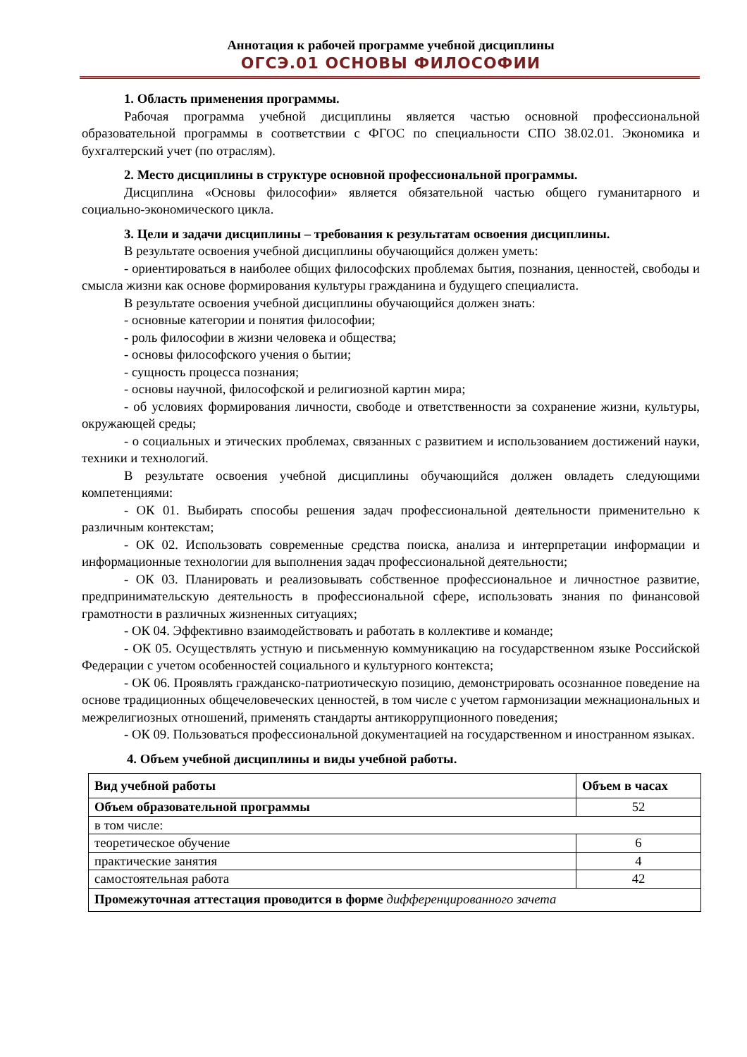Аннотация к рабочей программе учебной дисциплины
ОГСЭ.01 ОСНОВЫ ФИЛОСОФИИ
1. Область применения программы.
Рабочая программа учебной дисциплины является частью основной профессиональной образовательной программы в соответствии с ФГОС по специальности СПО 38.02.01. Экономика и бухгалтерский учет (по отраслям).
2. Место дисциплины в структуре основной профессиональной программы.
Дисциплина «Основы философии» является обязательной частью общего гуманитарного и социально-экономического цикла.
3. Цели и задачи дисциплины – требования к результатам освоения дисциплины.
В результате освоения учебной дисциплины обучающийся должен уметь:
- ориентироваться в наиболее общих философских проблемах бытия, познания, ценностей, свободы и смысла жизни как основе формирования культуры гражданина и будущего специалиста.
В результате освоения учебной дисциплины обучающийся должен знать:
- основные категории и понятия философии;
- роль философии в жизни человека и общества;
- основы философского учения о бытии;
- сущность процесса познания;
- основы научной, философской и религиозной картин мира;
- об условиях формирования личности, свободе и ответственности за сохранение жизни, культуры, окружающей среды;
- о социальных и этических проблемах, связанных с развитием и использованием достижений науки, техники и технологий.
В результате освоения учебной дисциплины обучающийся должен овладеть следующими компетенциями:
- ОК 01. Выбирать способы решения задач профессиональной деятельности применительно к различным контекстам;
- ОК 02. Использовать современные средства поиска, анализа и интерпретации информации и информационные технологии для выполнения задач профессиональной деятельности;
- ОК 03. Планировать и реализовывать собственное профессиональное и личностное развитие, предпринимательскую деятельность в профессиональной сфере, использовать знания по финансовой грамотности в различных жизненных ситуациях;
- ОК 04. Эффективно взаимодействовать и работать в коллективе и команде;
- ОК 05. Осуществлять устную и письменную коммуникацию на государственном языке Российской Федерации с учетом особенностей социального и культурного контекста;
- ОК 06. Проявлять гражданско-патриотическую позицию, демонстрировать осознанное поведение на основе традиционных общечеловеческих ценностей, в том числе с учетом гармонизации межнациональных и межрелигиозных отношений, применять стандарты антикоррупционного поведения;
- ОК 09. Пользоваться профессиональной документацией на государственном и иностранном языках.
4. Объем учебной дисциплины и виды учебной работы.
| Вид учебной работы | Объем в часах |
| --- | --- |
| Объем образовательной программы | 52 |
| в том числе: | |
| теоретическое обучение | 6 |
| практические занятия | 4 |
| самостоятельная работа | 42 |
| Промежуточная аттестация проводится в форме дифференцированного зачета | |